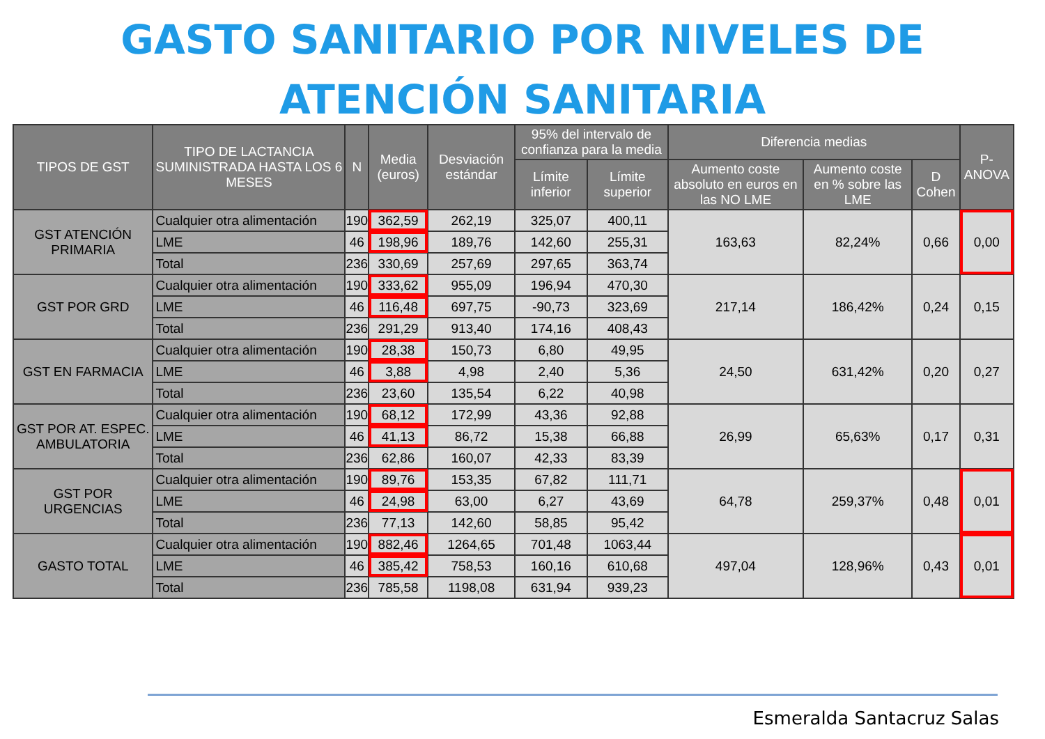GASTO SANITARIO POR NIVELES DE
ATENCIÓN SANITARIA
| TIPOS DE GST | TIPO DE LACTANCIA SUMINISTRADA HASTA LOS 6 MESES | N | Media (euros) | Desviación estándar | 95% del intervalo de confianza para la media | | Diferencia medias | | | P-ANOVA |
| --- | --- | --- | --- | --- | --- | --- | --- | --- | --- | --- |
| | | | | | Límite inferior | Límite superior | Aumento coste absoluto en euros en las NO LME | Aumento coste en % sobre las LME | D Cohen | |
| GST ATENCIÓN PRIMARIA | Cualquier otra alimentación | 190 | 362,59 | 262,19 | 325,07 | 400,11 | 163,63 | 82,24% | 0,66 | 0,00 |
| | LME | 46 | 198,96 | 189,76 | 142,60 | 255,31 | | | | |
| | Total | 236 | 330,69 | 257,69 | 297,65 | 363,74 | | | | |
| GST POR GRD | Cualquier otra alimentación | 190 | 333,62 | 955,09 | 196,94 | 470,30 | 217,14 | 186,42% | 0,24 | 0,15 |
| | LME | 46 | 116,48 | 697,75 | -90,73 | 323,69 | | | | |
| | Total | 236 | 291,29 | 913,40 | 174,16 | 408,43 | | | | |
| GST EN FARMACIA | Cualquier otra alimentación | 190 | 28,38 | 150,73 | 6,80 | 49,95 | 24,50 | 631,42% | 0,20 | 0,27 |
| | LME | 46 | 3,88 | 4,98 | 2,40 | 5,36 | | | | |
| | Total | 236 | 23,60 | 135,54 | 6,22 | 40,98 | | | | |
| GST POR AT. ESPEC. AMBULATORIA | Cualquier otra alimentación | 190 | 68,12 | 172,99 | 43,36 | 92,88 | 26,99 | 65,63% | 0,17 | 0,31 |
| | LME | 46 | 41,13 | 86,72 | 15,38 | 66,88 | | | | |
| | Total | 236 | 62,86 | 160,07 | 42,33 | 83,39 | | | | |
| GST POR URGENCIAS | Cualquier otra alimentación | 190 | 89,76 | 153,35 | 67,82 | 111,71 | 64,78 | 259,37% | 0,48 | 0,01 |
| | LME | 46 | 24,98 | 63,00 | 6,27 | 43,69 | | | | |
| | Total | 236 | 77,13 | 142,60 | 58,85 | 95,42 | | | | |
| GASTO TOTAL | Cualquier otra alimentación | 190 | 882,46 | 1264,65 | 701,48 | 1063,44 | 497,04 | 128,96% | 0,43 | 0,01 |
| | LME | 46 | 385,42 | 758,53 | 160,16 | 610,68 | | | | |
| | Total | 236 | 785,58 | 1198,08 | 631,94 | 939,23 | | | | |
Esmeralda Santacruz Salas